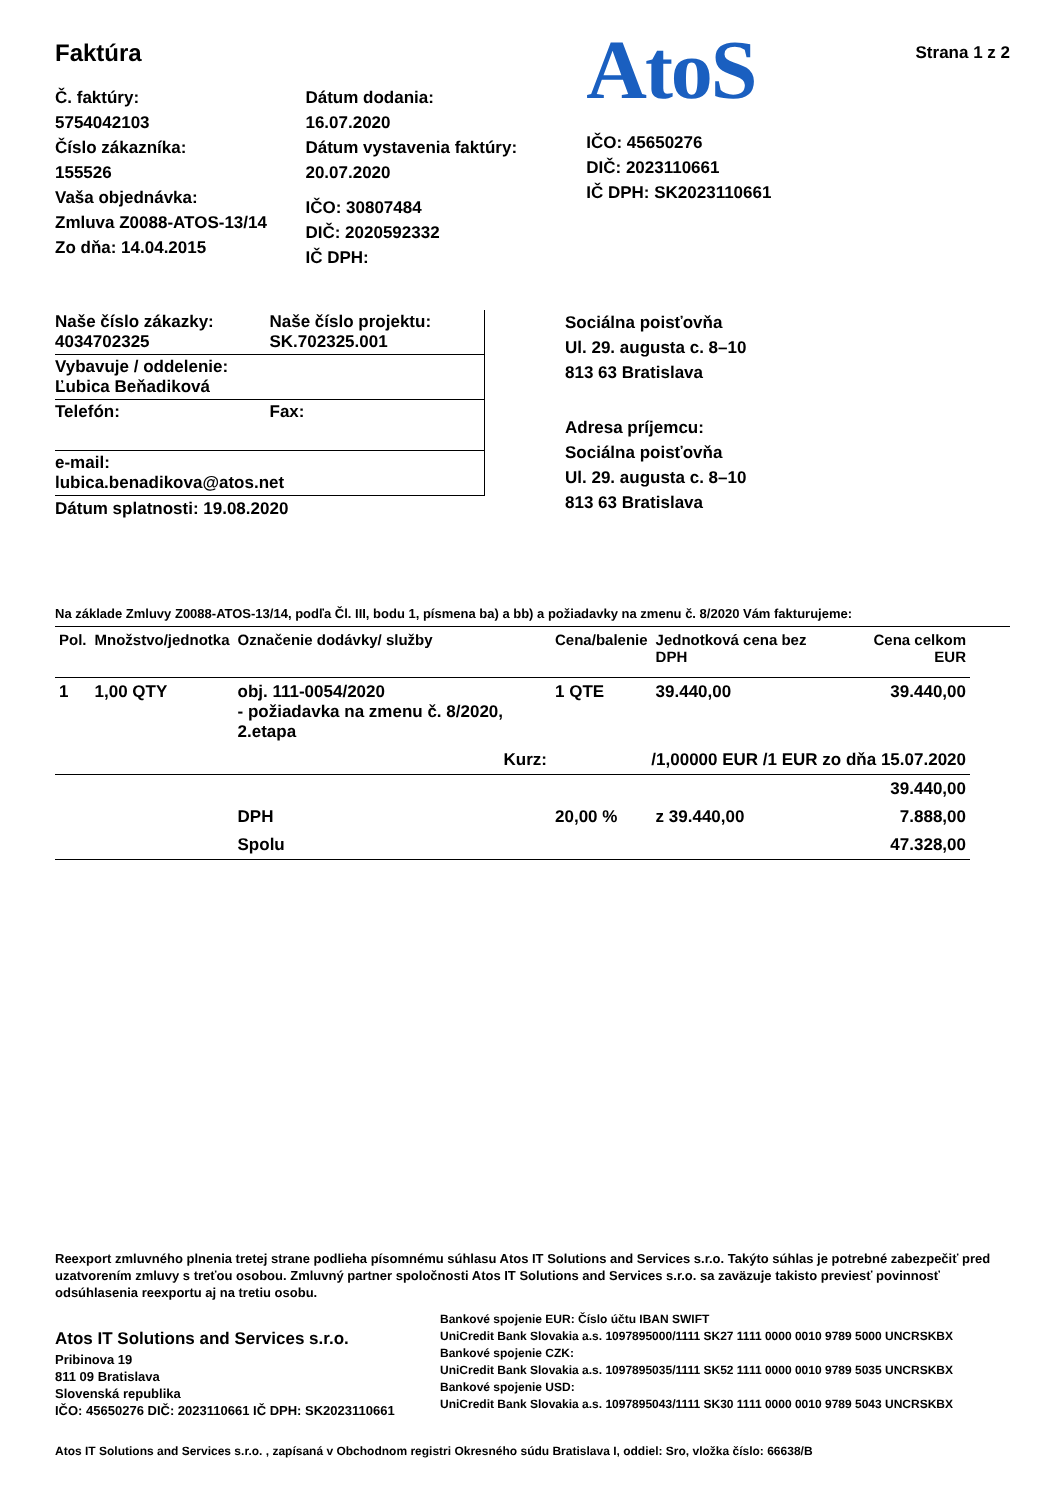Faktúra
Č. faktúry:
5754042103
Číslo zákazníka:
155526
Vaša objednávka:
Zmluva Z0088-ATOS-13/14
Zo dňa: 14.04.2015
Dátum dodania:
16.07.2020
Dátum vystavenia faktúry:
20.07.2020
IČO: 30807484
DIČ: 2020592332
IČ DPH:
AtoS
IČO: 45650276
DIČ: 2023110661
IČ DPH: SK2023110661
Strana 1 z 2
Naše číslo zákazky:
4034702325
Naše číslo projektu:
SK.702325.001
Vybavuje / oddelenie:
Ľubica Beňadiková
Telefón: Fax:
e-mail:
lubica.benadikova@atos.net
Dátum splatnosti: 19.08.2020
Sociálna poisťovňa
Ul. 29. augusta c. 8–10
813 63 Bratislava
Adresa príjemcu:
Sociálna poisťovňa
Ul. 29. augusta c. 8–10
813 63 Bratislava
Na základe Zmluvy Z0088-ATOS-13/14, podľa Čl. III, bodu 1, písmena ba) a bb) a požiadavky na zmenu č. 8/2020 Vám fakturujeme:
| Pol. | Množstvo/jednotka | Označenie dodávky/ služby | Cena/balenie | Jednotková cena bez DPH | Cena celkom EUR |
| --- | --- | --- | --- | --- | --- |
| 1 | 1,00 QTY | obj. 111-0054/2020 - požiadavka na zmenu č. 8/2020, 2.etapa | 1 QTE | 39.440,00 | 39.440,00 |
| Kurz: | | | /1,00000 EUR /1 EUR zo dňa 15.07.2020 | | |
| | | | | | 39.440,00 |
| | | DPH | 20,00 % | z 39.440,00 | 7.888,00 |
| | | Spolu | 47.328,00 | | |
Reexport zmluvného plnenia tretej strane podlieha písomnému súhlasu Atos IT Solutions and Services s.r.o. Takýto súhlas je potrebné zabezpečiť pred uzatvorením zmluvy s treťou osobou. Zmluvný partner spoločnosti Atos IT Solutions and Services s.r.o. sa zaväzuje takisto previesť povinnosť odsúhlasenia reexportu aj na tretiu osobu.
Atos IT Solutions and Services s.r.o.
Pribinova 19
811 09 Bratislava
Slovenská republika
IČO: 45650276 DIČ: 2023110661 IČ DPH: SK2023110661
Bankové spojenie EUR: Číslo účtu IBAN SWIFT
UniCredit Bank Slovakia a.s. 1097895000/1111 SK27 1111 0000 0010 9789 5000 UNCRSKBX
Bankové spojenie CZK:
UniCredit Bank Slovakia a.s. 1097895035/1111 SK52 1111 0000 0010 9789 5035 UNCRSKBX
Bankové spojenie USD:
UniCredit Bank Slovakia a.s. 1097895043/1111 SK30 1111 0000 0010 9789 5043 UNCRSKBX
Atos IT Solutions and Services s.r.o. , zapísaná v Obchodnom registri Okresného súdu Bratislava I, oddiel: Sro, vložka číslo: 66638/B